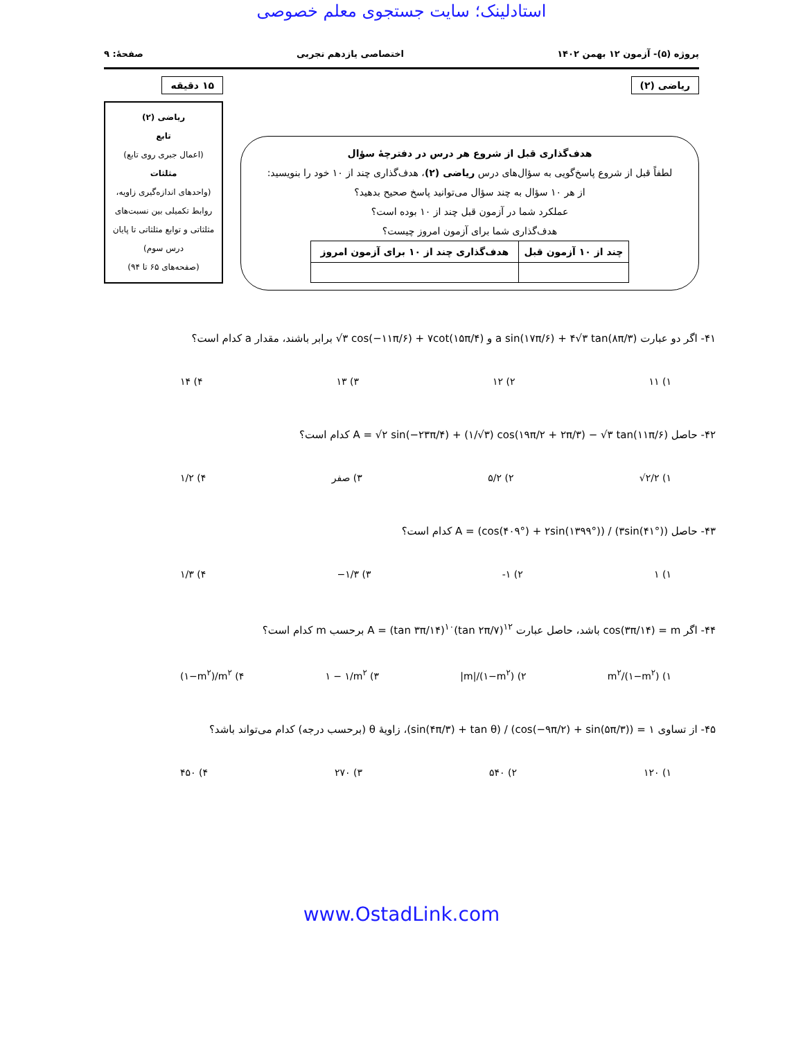استادلینک؛ سایت جستجوی معلم خصوصی
پروژه (۵)- آزمون ۱۲ بهمن ۱۴۰۲ اختصاصی یازدهم تجربی صفحهٔ: ۹
ریاضی (۲)
هدف‌گذاری قبل از شروع هر درس در دفترچهٔ سؤال
لطفاً قبل از شروع پاسخ‌گویی به سؤال‌های درس ریاضی (۲)، هدف‌گذاری چند از ۱۰ خود را بنویسید:
از هر ۱۰ سؤال به چند سؤال می‌توانید پاسخ صحیح بدهید؟
عملکرد شما در آزمون قبل چند از ۱۰ بوده است؟
هدف‌گذاری شما برای آزمون امروز چیست؟
| چند از ۱۰ آزمون قبل | هدف‌گذاری چند از ۱۰ برای آزمون امروز |
| --- | --- |
۱۵ دقیقه
ریاضی (۲)
تابع
(اعمال جبری روی تابع)
مثلثات
(واحدهای اندازه‌گیری زاویه،
روابط تکمیلی بین نسبت‌های
مثلثاتی و توابع مثلثاتی تا پایان
درس سوم)
(صفحه‌های ۶۵ تا ۹۴)
۴۱- اگر دو عبارت a sin(۱۷π/۶) + ۴√۳ tan(۸π/۳) و √۳ cos(−۱۱π/۶) + ۷cot(۱۵π/۴) برابر باشند، مقدار a کدام است؟
۱) ۱۱ ۲) ۱۲ ۳) ۱۳ ۴) ۱۴
۴۲- حاصل A = √۲ sin(−۲۳π/۴) + (۱/√۳) cos(۱۹π/۲ + ۲π/۳) − √۳ tan(۱۱π/۶) کدام است؟
۱) √۲/۲ ۲) ۵/۲ ۳) صفر ۴) ۱/۲
۴۳- حاصل A = (cos(۴۰۹°) + ۲sin(۱۳۹۹°)) / (۳sin(۴۱°)) کدام است؟
۱) ۱ ۲) ۱- ۳) −۱/۳ ۴) ۱/۳
۴۴- اگر cos(۳π/۱۴) = m باشد، حاصل عبارت A = (tan ۳π/۱۴)<sup>۱۰</sup>(tan ۲π/۷)<sup>۱۲</sup> برحسب m کدام است؟
۱) m<sup>۲</sup>/(۱−m<sup>۲</sup>) ۲) |m|/(۱−m<sup>۲</sup>) ۳) ۱ − ۱/m<sup>۲</sup> ۴) (۱−m<sup>۲</sup>)/m<sup>۲</sup>
۴۵- از تساوی (sin(۴π/۳) + tan θ) / (cos(−۹π/۲) + sin(۵π/۳)) = ۱، زاویهٔ θ (برحسب درجه) کدام می‌تواند باشد؟
۱) ۱۲۰ ۲) ۵۴۰ ۳) ۲۷۰ ۴) ۴۵۰
www.OstadLink.com